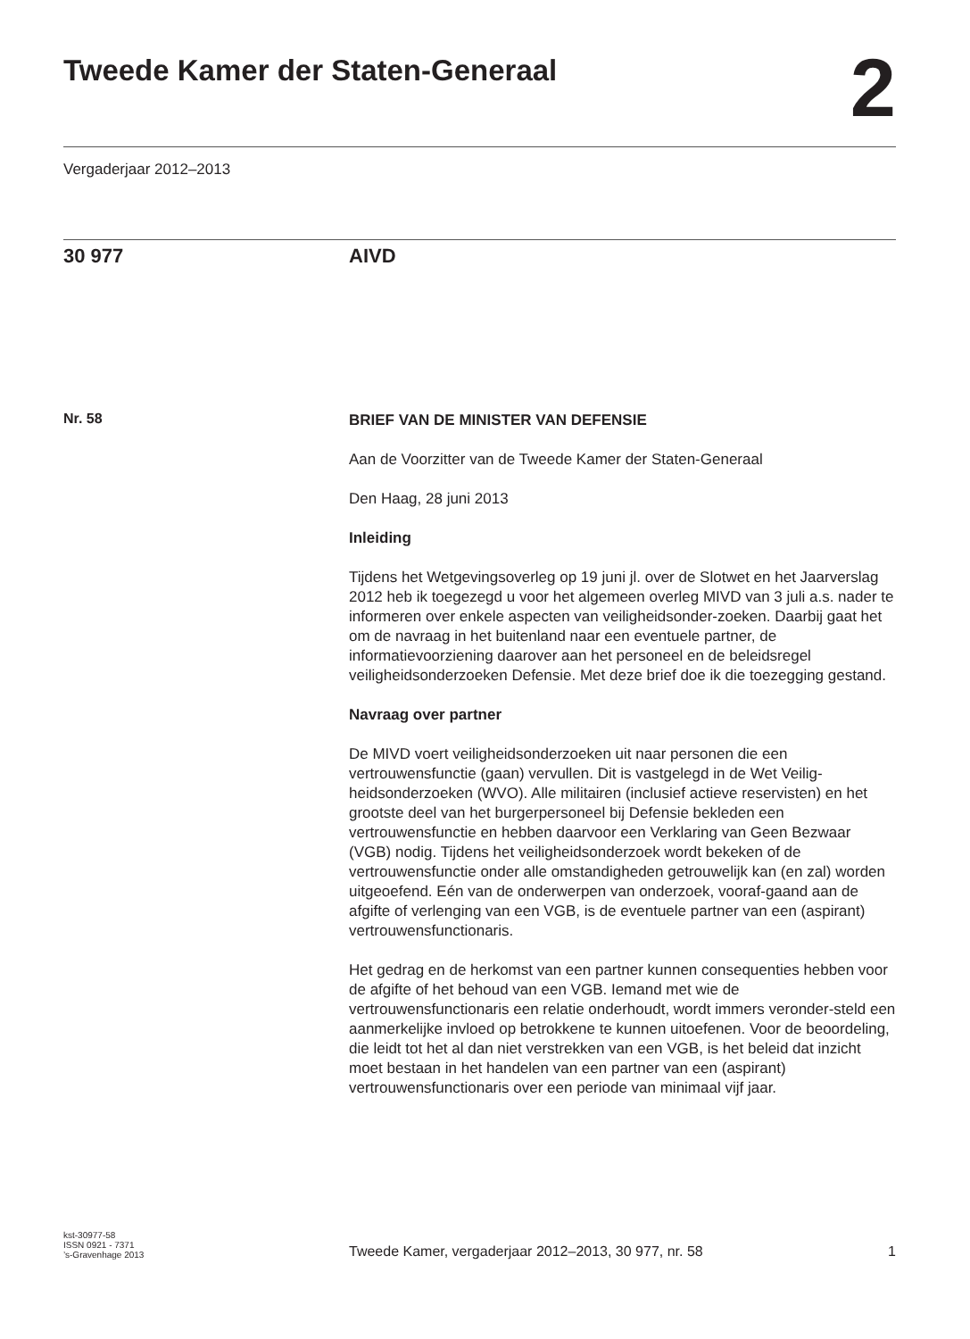Tweede Kamer der Staten-Generaal
2
Vergaderjaar 2012–2013
30 977 AIVD
Nr. 58
BRIEF VAN DE MINISTER VAN DEFENSIE
Aan de Voorzitter van de Tweede Kamer der Staten-Generaal
Den Haag, 28 juni 2013
Inleiding
Tijdens het Wetgevingsoverleg op 19 juni jl. over de Slotwet en het Jaarverslag 2012 heb ik toegezegd u voor het algemeen overleg MIVD van 3 juli a.s. nader te informeren over enkele aspecten van veiligheidsonder-zoeken. Daarbij gaat het om de navraag in het buitenland naar een eventuele partner, de informatievoorziening daarover aan het personeel en de beleidsregel veiligheidsonderzoeken Defensie. Met deze brief doe ik die toezegging gestand.
Navraag over partner
De MIVD voert veiligheidsonderzoeken uit naar personen die een vertrouwensfunctie (gaan) vervullen. Dit is vastgelegd in de Wet Veilig-heidsonderzoeken (WVO). Alle militairen (inclusief actieve reservisten) en het grootste deel van het burgerpersoneel bij Defensie bekleden een vertrouwensfunctie en hebben daarvoor een Verklaring van Geen Bezwaar (VGB) nodig. Tijdens het veiligheidsonderzoek wordt bekeken of de vertrouwensfunctie onder alle omstandigheden getrouwelijk kan (en zal) worden uitgeoefend. Eén van de onderwerpen van onderzoek, vooraf-gaand aan de afgifte of verlenging van een VGB, is de eventuele partner van een (aspirant) vertrouwensfunctionaris.
Het gedrag en de herkomst van een partner kunnen consequenties hebben voor de afgifte of het behoud van een VGB. Iemand met wie de vertrouwensfunctionaris een relatie onderhoudt, wordt immers veronder-steld een aanmerkelijke invloed op betrokkene te kunnen uitoefenen. Voor de beoordeling, die leidt tot het al dan niet verstrekken van een VGB, is het beleid dat inzicht moet bestaan in het handelen van een partner van een (aspirant) vertrouwensfunctionaris over een periode van minimaal vijf jaar.
kst-30977-58
ISSN 0921 - 7371
’s-Gravenhage 2013
Tweede Kamer, vergaderjaar 2012–2013, 30 977, nr. 58
1